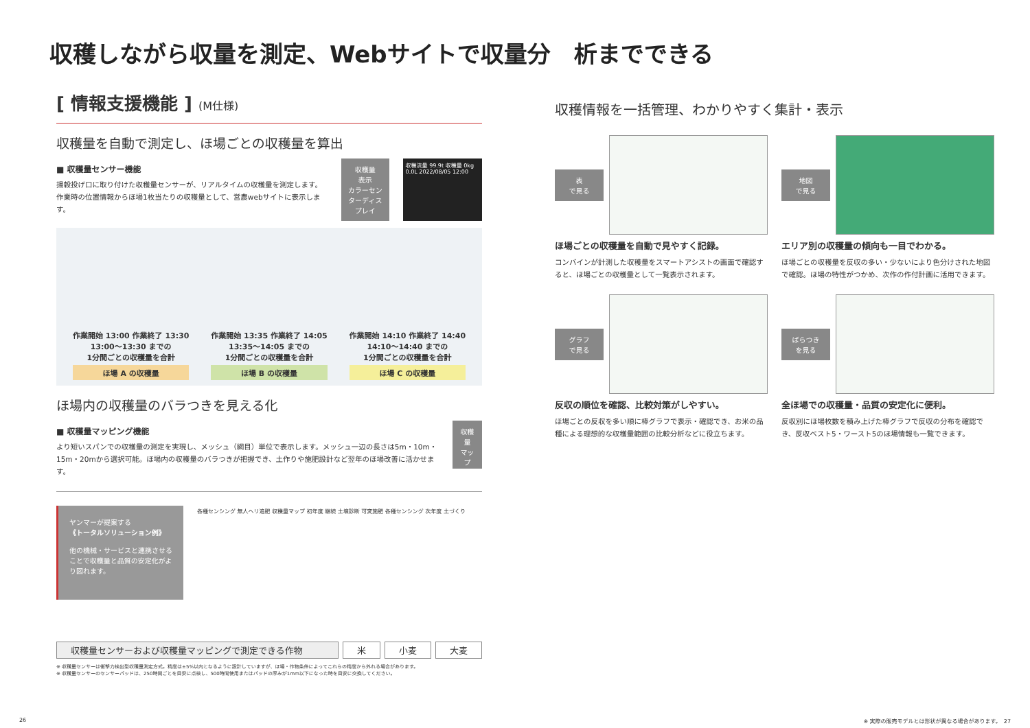収穫しながら収量を測定、Webサイトで収量分　析までできる
[ 情報支援機能 ] (M仕様)
収穫量を自動で測定し、ほ場ごとの収穫量を算出
■ 収穫量センサー機能
揚穀投げ口に取り付けた収穫量センサーが、リアルタイムの収穫量を測定します。
作業時の位置情報からほ場1枚当たりの収穫量として、営農webサイトに表示します。
収穫量
表示
カラーセンターディスプレイ
収穫流量 99.9t 収穫量 0kg 0.0L 2022/08/05 12:00
作業開始 13:00 作業終了 13:30
13:00～13:30 までの
1分間ごとの収穫量を合計
ほ場 A の収穫量
作業開始 13:35 作業終了 14:05
13:35～14:05 までの
1分間ごとの収穫量を合計
ほ場 B の収穫量
作業開始 14:10 作業終了 14:40
14:10～14:40 までの
1分間ごとの収穫量を合計
ほ場 C の収穫量
ほ場内の収穫量のバラつきを見える化
■ 収穫量マッピング機能
より短いスパンでの収穫量の測定を実現し、メッシュ（網目）単位で表示します。メッシュ一辺の長さは5m・10m・15m・20mから選択可能。ほ場内の収穫量のバラつきが把握でき、土作りや施肥設計など翌年のほ場改善に活かせます。
収穫量
マップ
ヤンマーが提案する
《トータルソリューション例》
他の機械・サービスと連携させることで収穫量と品質の安定化がより図れます。
各種センシング 無人ヘリ追肥 収穫量マップ 初年度 継続 土壌診断 可変施肥 各種センシング 次年度 土づくり
収穫量センサーおよび収穫量マッピングで測定できる作物 米 小麦 大麦
※ 収穫量センサーは衝撃力検出型収穫量測定方式。精度は±5%以内となるように設計していますが、ほ場・作物条件によってこれらの精度から外れる場合があります。
※ 収穫量センサーのセンサーパッドは、250時間ごとを目安に点検し、500時間使用またはパッドの厚みが1mm以下になった時を目安に交換してください。
収穫情報を一括管理、わかりやすく集計・表示
表
で見る
ほ場ごとの収穫量を自動で見やすく記録。
コンバインが計測した収穫量をスマートアシストの画面で確認すると、ほ場ごとの収穫量として一覧表示されます。
地図
で見る
エリア別の収穫量の傾向も一目でわかる。
ほ場ごとの収穫量を反収の多い・少ないにより色分けされた地図で確認。ほ場の特性がつかめ、次作の作付計画に活用できます。
グラフ
で見る
反収の順位を確認、比較対策がしやすい。
ほ場ごとの反収を多い順に棒グラフで表示・確認でき、お米の品種による理想的な収穫量範囲の比較分析などに役立ちます。
ばらつき
を見る
全ほ場での収穫量・品質の安定化に便利。
反収別にほ場枚数を積み上げた棒グラフで反収の分布を確認でき、反収ベスト5・ワースト5のほ場情報も一覧できます。
26
※ 実際の販売モデルとは形状が異なる場合があります。　27